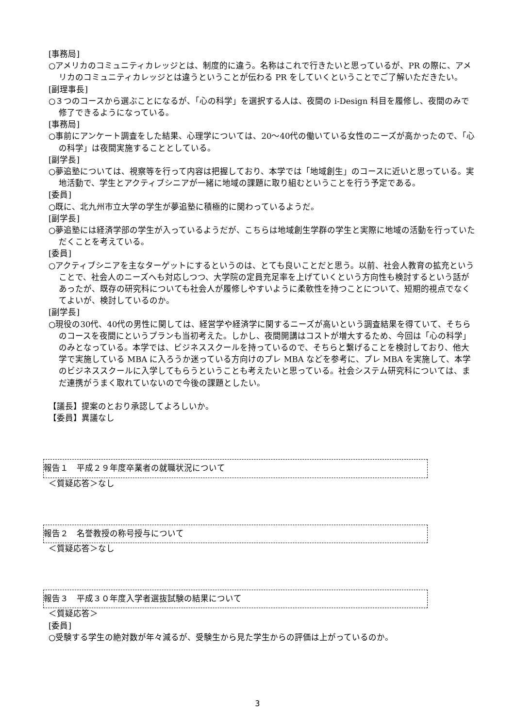[事務局]
○アメリカのコミュニティカレッジとは、制度的に違う。名称はこれで行きたいと思っているが、PR の際に、アメリカのコミュニティカレッジとは違うということが伝わる PR をしていくということでご了解いただきたい。
[副理事長]
○３つのコースから選ぶことになるが、「心の科学」を選択する人は、夜間の i-Design 科目を履修し、夜間のみで修了できるようになっている。
[事務局]
○事前にアンケート調査をした結果、心理学については、20～40代の働いている女性のニーズが高かったので、「心の科学」は夜間実施することとしている。
[副学長]
○夢追塾については、視察等を行って内容は把握しており、本学では「地域創生」のコースに近いと思っている。実地活動で、学生とアクティブシニアが一緒に地域の課題に取り組むということを行う予定である。
[委員]
○既に、北九州市立大学の学生が夢追塾に積極的に関わっているようだ。
[副学長]
○夢追塾には経済学部の学生が入っているようだが、こちらは地域創生学群の学生と実際に地域の活動を行っていただくことを考えている。
[委員]
○アクティブシニアを主なターゲットにするというのは、とても良いことだと思う。以前、社会人教育の拡充ということで、社会人のニーズへも対応しつつ、大学院の定員充足率を上げていくという方向性も検討するという話があったが、既存の研究科についても社会人が履修しやすいように柔軟性を持つことについて、短期的視点でなくてよいが、検討しているのか。
[副学長]
○現役の30代、40代の男性に関しては、経営学や経済学に関するニーズが高いという調査結果を得ていて、そちらのコースを夜間にというプランも当初考えた。しかし、夜間開講はコストが増大するため、今回は「心の科学」のみとなっている。本学では、ビジネススクールを持っているので、そちらと繋げることを検討しており、他大学で実施している MBA に入ろうか迷っている方向けのプレ MBA などを参考に、プレ MBA を実施して、本学のビジネススクールに入学してもらうということも考えたいと思っている。社会システム研究科については、まだ連携がうまく取れていないので今後の課題としたい。
【議長】提案のとおり承認してよろしいか。
【委員】異議なし
報告１　平成２９年度卒業者の就職状況について
＜質疑応答＞なし
報告２　名誉教授の称号授与について
＜質疑応答＞なし
報告３　平成３０年度入学者選抜試験の結果について
＜質疑応答＞
[委員]
○受験する学生の絶対数が年々減るが、受験生から見た学生からの評価は上がっているのか。
3